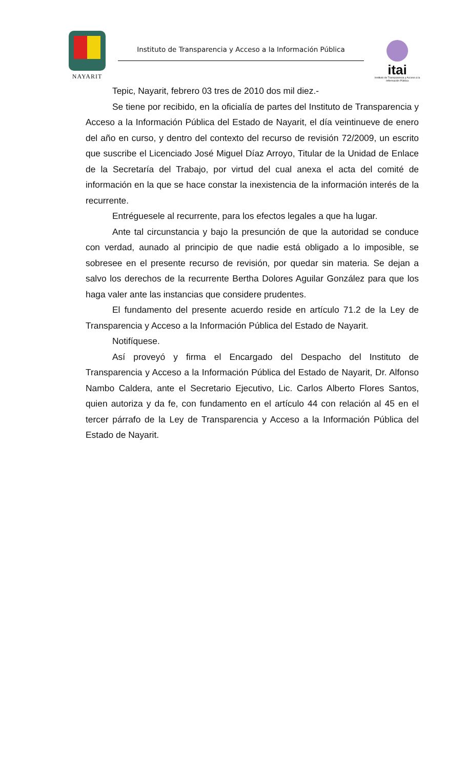NAYARIT
Instituto de Transparencia y Acceso a la Información Pública
itai
Instituto de Transparencia y Acceso a la Información Pública
Tepic, Nayarit, febrero 03 tres de 2010 dos mil diez.-
Se tiene por recibido, en la oficialía de partes del Instituto de Transparencia y Acceso a la Información Pública del Estado de Nayarit, el día veintinueve de enero del año en curso, y dentro del contexto del recurso de revisión 72/2009, un escrito que suscribe el Licenciado José Miguel Díaz Arroyo, Titular de la Unidad de Enlace de la Secretaría del Trabajo, por virtud del cual anexa el acta del comité de información en la que se hace constar la inexistencia de la información interés de la recurrente.
Entréguesele al recurrente, para los efectos legales a que ha lugar.
Ante tal circunstancia y bajo la presunción de que la autoridad se conduce con verdad, aunado al principio de que nadie está obligado a lo imposible, se sobresee en el presente recurso de revisión, por quedar sin materia. Se dejan a salvo los derechos de la recurrente Bertha Dolores Aguilar González para que los haga valer ante las instancias que considere prudentes.
El fundamento del presente acuerdo reside en artículo 71.2 de la Ley de Transparencia y Acceso a la Información Pública del Estado de Nayarit.
Notifíquese.
Así proveyó y firma el Encargado del Despacho del Instituto de Transparencia y Acceso a la Información Pública del Estado de Nayarit, Dr. Alfonso Nambo Caldera, ante el Secretario Ejecutivo, Lic. Carlos Alberto Flores Santos, quien autoriza y da fe, con fundamento en el artículo 44 con relación al 45 en el tercer párrafo de la Ley de Transparencia y Acceso a la Información Pública del Estado de Nayarit.